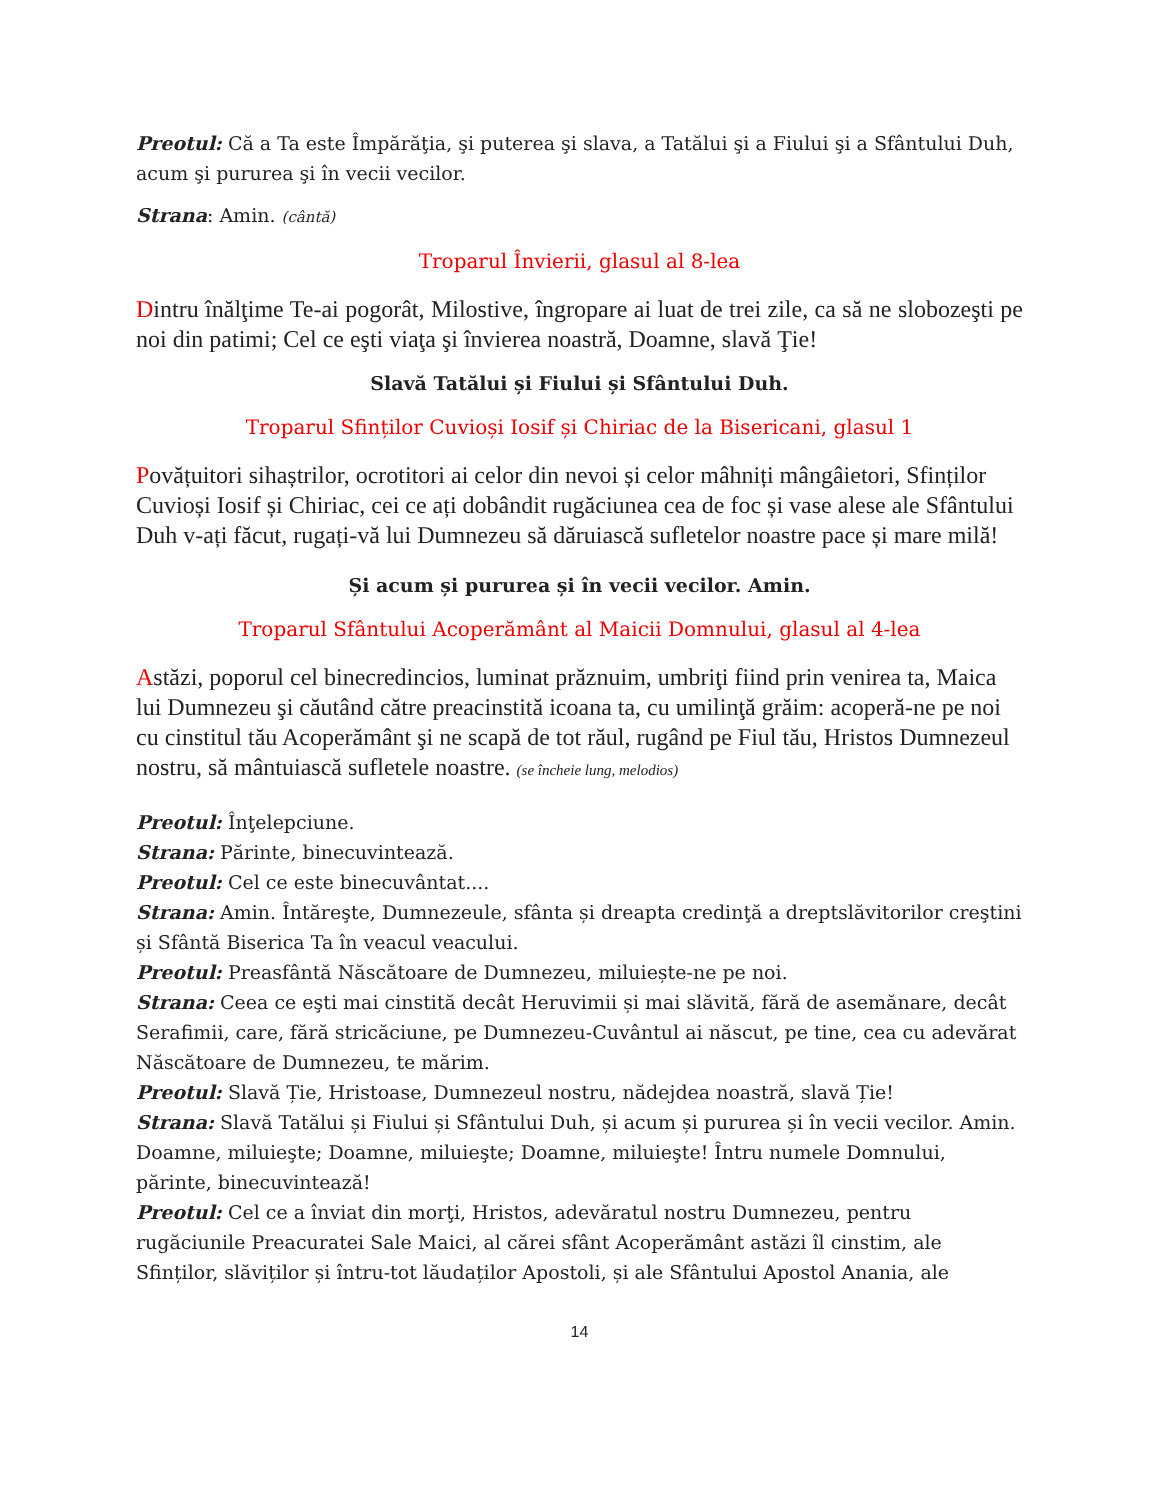Preotul: Că a Ta este Împărăţia, şi puterea şi slava, a Tatălui şi a Fiului şi a Sfântului Duh, acum şi pururea şi în vecii vecilor.
Strana: Amin. (cântă)
Troparul Învierii, glasul al 8-lea
Dintru înălţime Te-ai pogorât, Milostive, îngropare ai luat de trei zile, ca să ne slobozeşti pe noi din patimi; Cel ce eşti viaţa şi învierea noastră, Doamne, slavă Ţie!
Slavă Tatălui și Fiului și Sfântului Duh.
Troparul Sfinților Cuvioși Iosif și Chiriac de la Bisericani, glasul 1
Povățuitori sihaștrilor, ocrotitori ai celor din nevoi și celor mâhniți mângâietori, Sfinților Cuvioși Iosif și Chiriac, cei ce ați dobândit rugăciunea cea de foc și vase alese ale Sfântului Duh v-ați făcut, rugați-vă lui Dumnezeu să dăruiască sufletelor noastre pace și mare milă!
Și acum și pururea și în vecii vecilor. Amin.
Troparul Sfântului Acoperământ al Maicii Domnului, glasul al 4-lea
Astăzi, poporul cel binecredincios, luminat prăznuim, umbriţi fiind prin venirea ta, Maica lui Dumnezeu şi căutând către preacinstită icoana ta, cu umilinţă grăim: acoperă-ne pe noi cu cinstitul tău Acoperământ şi ne scapă de tot răul, rugând pe Fiul tău, Hristos Dumnezeul nostru, să mântuiască sufletele noastre. (se încheie lung, melodios)
Preotul: Înţelepciune.
Strana: Părinte, binecuvintează.
Preotul: Cel ce este binecuvântat....
Strana: Amin. Întăreşte, Dumnezeule, sfânta și dreapta credinţă a dreptslăvitorilor creştini și Sfântă Biserica Ta în veacul veacului.
Preotul: Preasfântă Născătoare de Dumnezeu, miluiește-ne pe noi.
Strana: Ceea ce eşti mai cinstită decât Heruvimii și mai slăvită, fără de asemănare, decât Serafimii, care, fără stricăciune, pe Dumnezeu-Cuvântul ai născut, pe tine, cea cu adevărat Născătoare de Dumnezeu, te mărim.
Preotul: Slavă Ție, Hristoase, Dumnezeul nostru, nădejdea noastră, slavă Ție!
Strana: Slavă Tatălui și Fiului și Sfântului Duh, și acum și pururea și în vecii vecilor. Amin. Doamne, miluieşte; Doamne, miluieşte; Doamne, miluieşte! Întru numele Domnului, părinte, binecuvintează!
Preotul: Cel ce a înviat din morţi, Hristos, adevăratul nostru Dumnezeu, pentru rugăciunile Preacuratei Sale Maici, al cărei sfânt Acoperământ astăzi îl cinstim, ale Sfinților, slăviților și întru-tot lăudaților Apostoli, și ale Sfântului Apostol Anania, ale
14